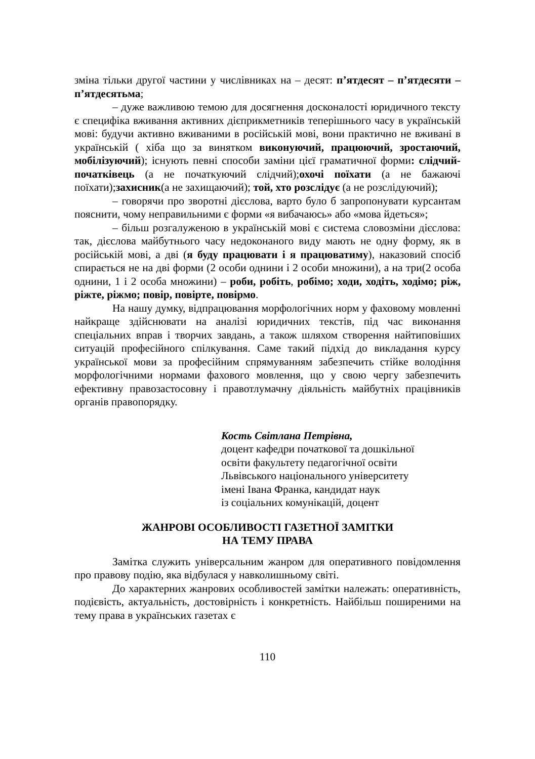зміна тільки другої частини у числівниках на – десят: п’ятдесят – п’ятдесяти – п’ятдесятьма;
– дуже важливою темою для досягнення досконалості юридичного тексту є специфіка вживання активних дієприкметників теперішнього часу в українській мові: будучи активно вживаними в російській мові, вони практично не вживані в українській ( хіба що за винятком виконуючий, працюючий, зростаючий, мобілізуючий); існують певні способи заміни цієї граматичної форми: слідчий-початківець (а не початкуючий слідчий);охочі поїхати (а не бажаючі поїхати);захисник(а не захищаючий); той, хто розслідує (а не розслідуючий);
– говорячи про зворотні дієслова, варто було б запропонувати курсантам пояснити, чому неправильними є форми «я вибачаюсь» або «мова йдеться»;
– більш розгалуженою в українській мові є система словозміни дієслова: так, дієслова майбутнього часу недоконаного виду мають не одну форму, як в російській мові, а дві (я буду працювати і я працюватиму), наказовий спосіб спирається не на дві форми (2 особи однини і 2 особи множини), а на три(2 особа однини, 1 і 2 особа множини) – роби, робіть, робімо; ходи, ходіть, ходімо; ріж, ріжте, ріжмо; повір, повірте, повірмо.
На нашу думку, відпрацювання морфологічних норм у фаховому мовленні найкраще здійснювати на аналізі юридичних текстів, під час виконання спеціальних вправ і творчих завдань, а також шляхом створення найтиповіших ситуацій професійного спілкування. Саме такий підхід до викладання курсу української мови за професійним спрямуванням забезпечить стійке володіння морфологічними нормами фахового мовлення, що у свою чергу забезпечить ефективну правозастосовну і правотлумачну діяльність майбутніх працівників органів правопорядку.
Кость Світлана Петрівна,
доцент кафедри початкової та дошкільної
освіти факультету педагогічної освіти
Львівського національного університету
імені Івана Франка, кандидат наук
із соціальних комунікацій, доцент
ЖАНРОВІ ОСОБЛИВОСТІ ГАЗЕТНОЇ ЗАМІТКИ
НА ТЕМУ ПРАВА
Замітка служить універсальним жанром для оперативного повідомлення про правову подію, яка відбулася у навколишньому світі.
До характерних жанрових особливостей замітки належать: оперативність, подієвість, актуальність, достовірність і конкретність. Найбільш поширеними на тему права в українських газетах є
110